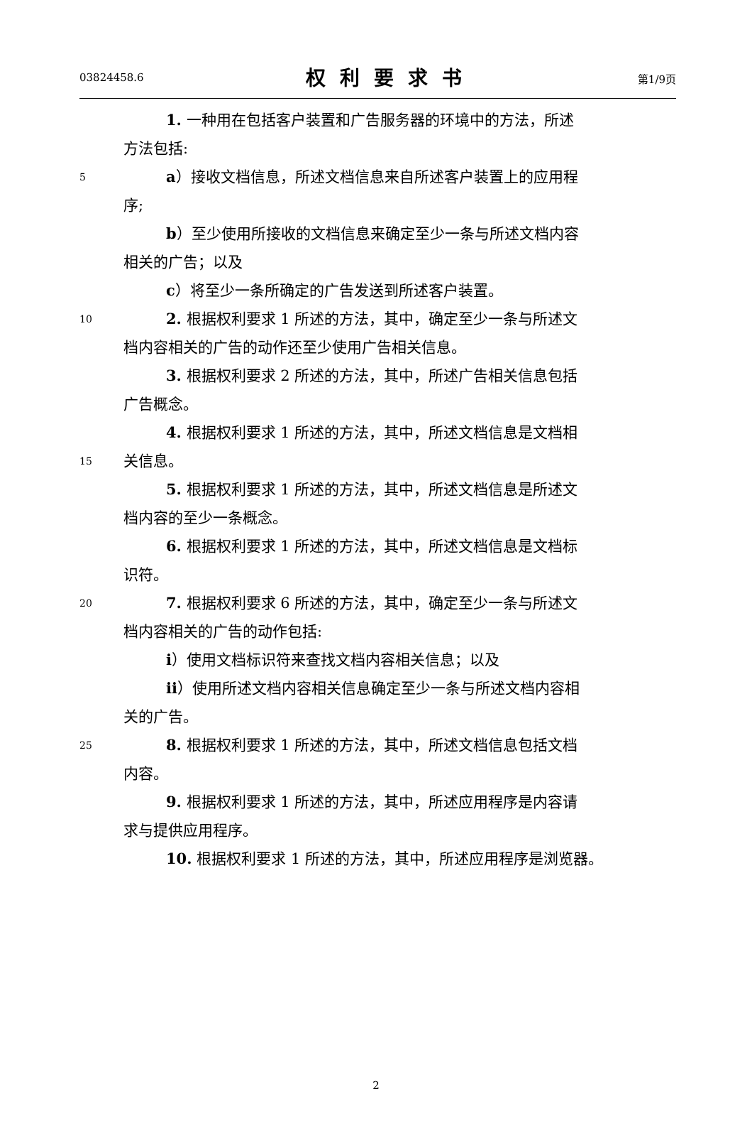03824458.6 权利要求书 第1/9页
1. 一种用在包括客户装置和广告服务器的环境中的方法，所述
方法包括:
5 a）接收文档信息，所述文档信息来自所述客户装置上的应用程
序;
b）至少使用所接收的文档信息来确定至少一条与所述文档内容
相关的广告；以及
c）将至少一条所确定的广告发送到所述客户装置。
10 2. 根据权利要求 1 所述的方法，其中，确定至少一条与所述文
档内容相关的广告的动作还至少使用广告相关信息。
3. 根据权利要求 2 所述的方法，其中，所述广告相关信息包括
广告概念。
4. 根据权利要求 1 所述的方法，其中，所述文档信息是文档相
15 关信息。
5. 根据权利要求 1 所述的方法，其中，所述文档信息是所述文
档内容的至少一条概念。
6. 根据权利要求 1 所述的方法，其中，所述文档信息是文档标
识符。
20 7. 根据权利要求 6 所述的方法，其中，确定至少一条与所述文
档内容相关的广告的动作包括:
i）使用文档标识符来查找文档内容相关信息；以及
ii）使用所述文档内容相关信息确定至少一条与所述文档内容相
关的广告。
25 8. 根据权利要求 1 所述的方法，其中，所述文档信息包括文档
内容。
9. 根据权利要求 1 所述的方法，其中，所述应用程序是内容请
求与提供应用程序。
10. 根据权利要求 1 所述的方法，其中，所述应用程序是浏览器。
2